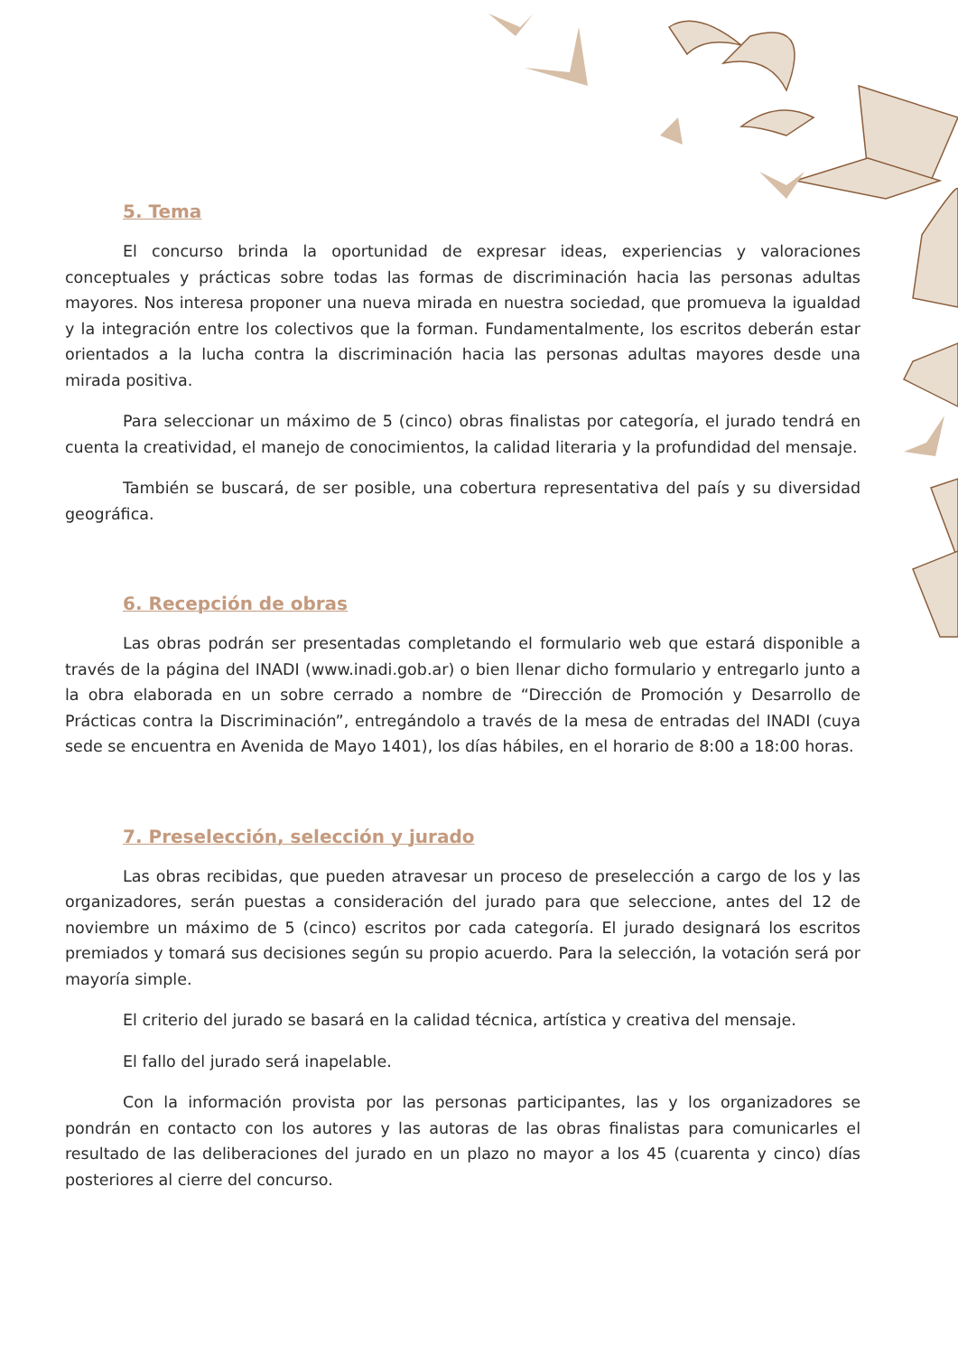5. Tema
El concurso brinda la oportunidad de expresar ideas, experiencias y valoraciones conceptuales y prácticas sobre todas las formas de discriminación hacia las personas adultas mayores. Nos interesa proponer una nueva mirada en nuestra sociedad, que promueva la igualdad y la integración entre los colectivos que la forman. Fundamentalmente, los escritos deberán estar orientados a la lucha contra la discriminación hacia las personas adultas mayores desde una mirada positiva.
Para seleccionar un máximo de 5 (cinco) obras finalistas por categoría, el jurado tendrá en cuenta la creatividad, el manejo de conocimientos, la calidad literaria y la profundidad del mensaje.
También se buscará, de ser posible, una cobertura representativa del país y su diversidad geográfica.
6. Recepción de obras
Las obras podrán ser presentadas completando el formulario web que estará disponible a través de la página del INADI (www.inadi.gob.ar) o bien llenar dicho formulario y entregarlo junto a la obra elaborada en un sobre cerrado a nombre de “Dirección de Promoción y Desarrollo de Prácticas contra la Discriminación”, entregándolo a través de la mesa de entradas del INADI (cuya sede se encuentra en Avenida de Mayo 1401), los días hábiles, en el horario de 8:00 a 18:00 horas.
7. Preselección, selección y jurado
Las obras recibidas, que pueden atravesar un proceso de preselección a cargo de los y las organizadores, serán puestas a consideración del jurado para que seleccione, antes del 12 de noviembre un máximo de 5 (cinco) escritos por cada categoría. El jurado designará los escritos premiados y tomará sus decisiones según su propio acuerdo. Para la selección, la votación será por mayoría simple.
El criterio del jurado se basará en la calidad técnica, artística y creativa del mensaje.
El fallo del jurado será inapelable.
Con la información provista por las personas participantes, las y los organizadores se pondrán en contacto con los autores y las autoras de las obras finalistas para comunicarles el resultado de las deliberaciones del jurado en un plazo no mayor a los 45 (cuarenta y cinco) días posteriores al cierre del concurso.